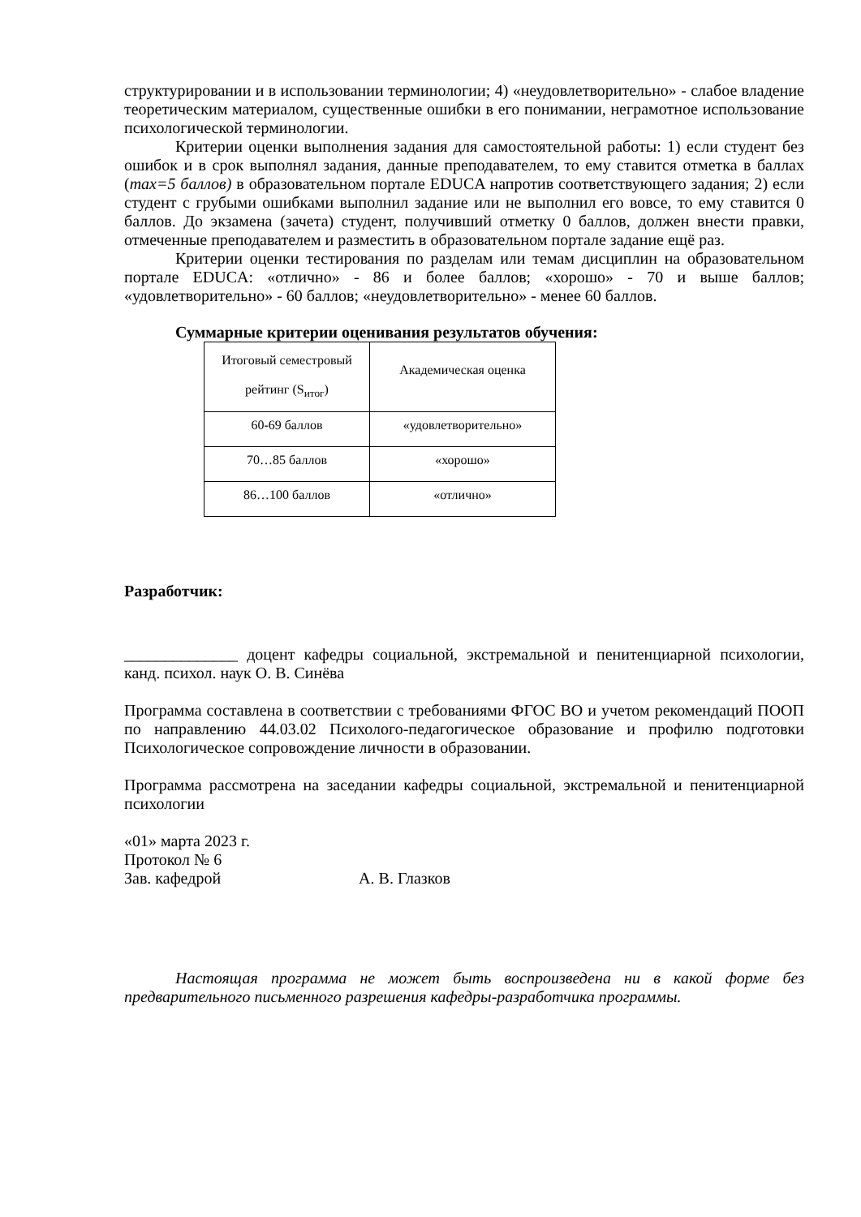структурировании и в использовании терминологии; 4) «неудовлетворительно» - слабое владение теоретическим материалом, существенные ошибки в его понимании, неграмотное использование психологической терминологии.
Критерии оценки выполнения задания для самостоятельной работы: 1) если студент без ошибок и в срок выполнял задания, данные преподавателем, то ему ставится отметка в баллах (max=5 баллов) в образовательном портале EDUCA напротив соответствующего задания; 2) если студент с грубыми ошибками выполнил задание или не выполнил его вовсе, то ему ставится 0 баллов. До экзамена (зачета) студент, получивший отметку 0 баллов, должен внести правки, отмеченные преподавателем и разместить в образовательном портале задание ещё раз.
Критерии оценки тестирования по разделам или темам дисциплин на образовательном портале EDUCA: «отлично» - 86 и более баллов; «хорошо» - 70 и выше баллов; «удовлетворительно» - 60 баллов; «неудовлетворительно» - менее 60 баллов.
Суммарные критерии оценивания результатов обучения:
| Итоговый семестровый рейтинг (S<sub>итог</sub>) | Академическая оценка |
| 60-69 баллов | «удовлетворительно» |
| 70…85 баллов | «хорошо» |
| 86…100 баллов | «отлично» |
Разработчик:
______________ доцент кафедры социальной, экстремальной и пенитенциарной психологии, канд. психол. наук О. В. Синёва
Программа составлена в соответствии с требованиями ФГОС ВО и учетом рекомендаций ПООП по направлению 44.03.02 Психолого-педагогическое образование и профилю подготовки Психологическое сопровождение личности в образовании.
Программа рассмотрена на заседании кафедры социальной, экстремальной и пенитенциарной психологии
«01» марта 2023 г.
Протокол № 6
Зав. кафедрой А. В. Глазков
Настоящая программа не может быть воспроизведена ни в какой форме без предварительного письменного разрешения кафедры-разработчика программы.